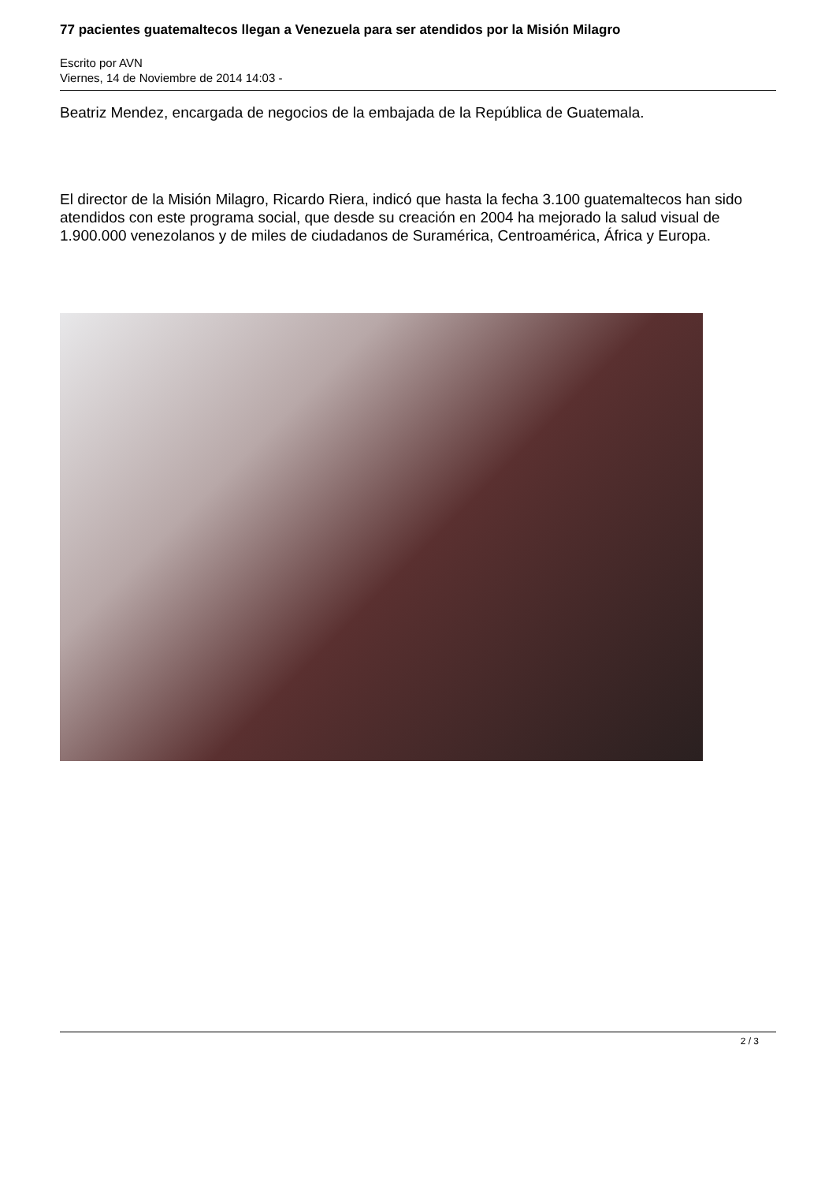77 pacientes guatemaltecos llegan a Venezuela para ser atendidos por la Misión Milagro
Escrito por AVN
Viernes, 14 de Noviembre de 2014 14:03 -
Beatriz Mendez, encargada de negocios de la embajada de la República de Guatemala.
El director de la Misión Milagro, Ricardo Riera, indicó que hasta la fecha 3.100 guatemaltecos han sido atendidos con este programa social, que desde su creación en 2004 ha mejorado la salud visual de 1.900.000 venezolanos y de miles de ciudadanos de Suramérica, Centroamérica, África y Europa.
2 / 3